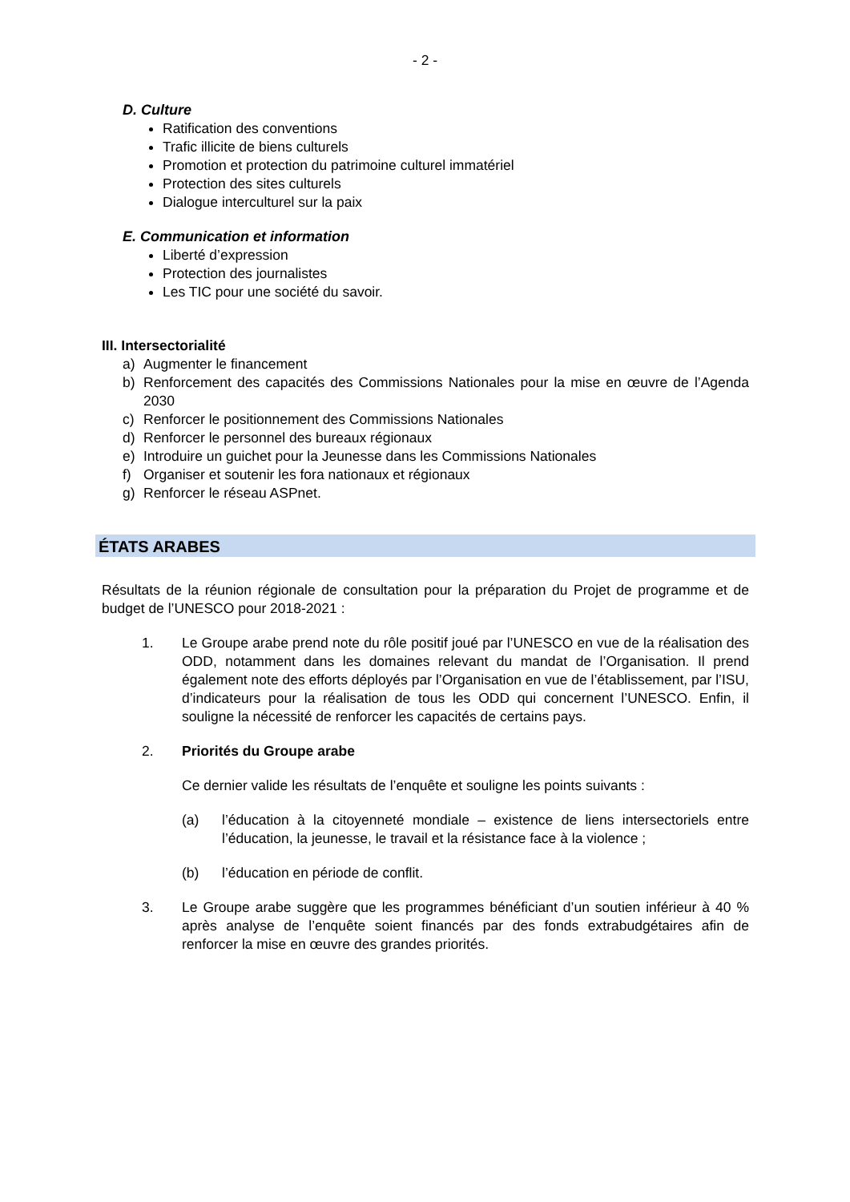- 2 -
D. Culture
Ratification des conventions
Trafic illicite de biens culturels
Promotion et protection du patrimoine culturel immatériel
Protection des sites culturels
Dialogue interculturel sur la paix
E. Communication et information
Liberté d’expression
Protection des journalistes
Les TIC pour une société du savoir.
III. Intersectorialité
a) Augmenter le financement
b) Renforcement des capacités des Commissions Nationales pour la mise en œuvre de l’Agenda 2030
c) Renforcer le positionnement des Commissions Nationales
d) Renforcer le personnel des bureaux régionaux
e) Introduire un guichet pour la Jeunesse dans les Commissions Nationales
f) Organiser et soutenir les fora nationaux et régionaux
g) Renforcer le réseau ASPnet.
ÉTATS ARABES
Résultats de la réunion régionale de consultation pour la préparation du Projet de programme et de budget de l’UNESCO pour 2018-2021 :
1. Le Groupe arabe prend note du rôle positif joué par l’UNESCO en vue de la réalisation des ODD, notamment dans les domaines relevant du mandat de l’Organisation. Il prend également note des efforts déployés par l’Organisation en vue de l’établissement, par l’ISU, d’indicateurs pour la réalisation de tous les ODD qui concernent l’UNESCO. Enfin, il souligne la nécessité de renforcer les capacités de certains pays.
2. Priorités du Groupe arabe
Ce dernier valide les résultats de l’enquête et souligne les points suivants :
(a) l’éducation à la citoyenneté mondiale – existence de liens intersectoriels entre l’éducation, la jeunesse, le travail et la résistance face à la violence ;
(b) l’éducation en période de conflit.
3. Le Groupe arabe suggère que les programmes bénéficiant d’un soutien inférieur à 40 % après analyse de l’enquête soient financés par des fonds extrabudgétaires afin de renforcer la mise en œuvre des grandes priorités.